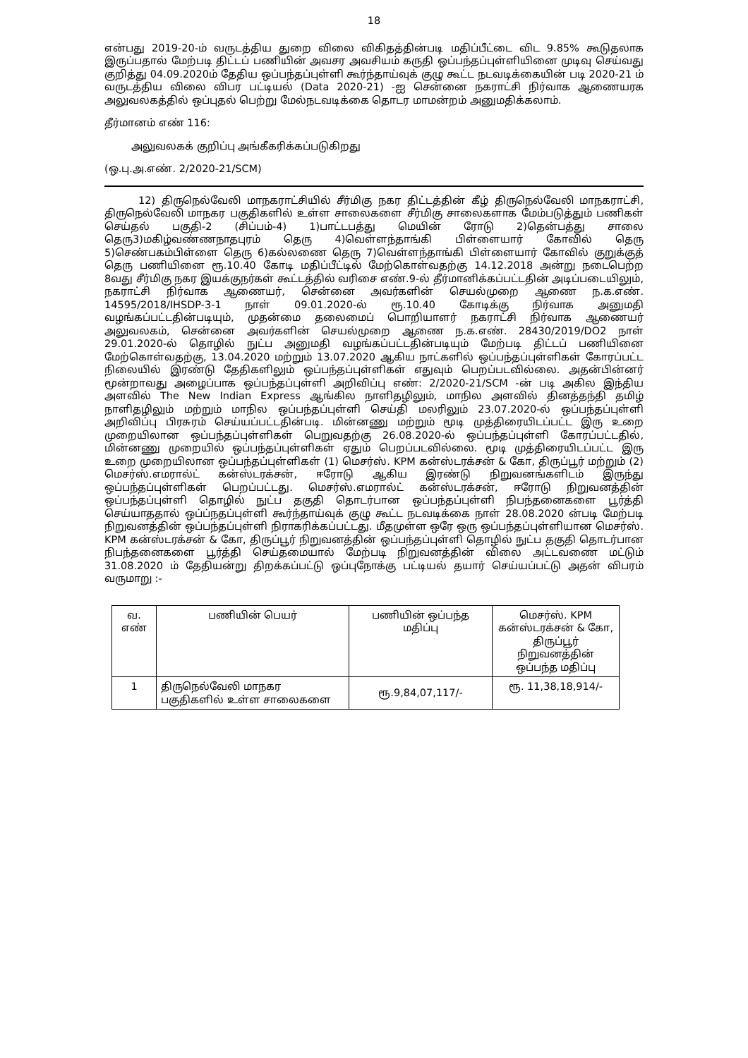18
என்பது 2019-20-ம் வருடத்திய துறை விலை விகிதத்தின்படி மதிப்பீட்டை விட 9.85% கூடுதலாக இருப்பதால் மேற்படி திட்டப் பணியின் அவசர அவசியம் கருதி ஒப்பந்தப்புள்ளியினை முடிவு செய்வது குறித்து 04.09.2020ம் தேதிய ஒப்பந்தப்புள்ளி கூர்ந்தாய்வுக் குழு கூட்ட நடவடிக்கையின் படி 2020-21 ம் வருடத்திய விலை விபர பட்டியல் (Data 2020-21) -ஐ சென்னை நகராட்சி நிர்வாக ஆணையரக அலுவலகத்தில் ஒப்புதல் பெற்று மேல்நடவடிக்கை தொடர மாமன்றம் அனுமதிக்கலாம்.
தீர்மானம் எண் 116:
அலுவலகக் குறிப்பு அங்கீகரிக்கப்படுகிறது
(ஒ.பு.அ.எண். 2/2020-21/SCM)
12) திருநெல்வேலி மாநகராட்சியில் சீர்மிகு நகர திட்டத்தின் கீழ் திருநெல்வேலி மாநகராட்சி, திருநெல்வேலி மாநகர பகுதிகளில் உள்ள சாலைகளை சீர்மிகு சாலைகளாக மேம்படுத்தும் பணிகள் செய்தல் பகுதி-2 (சிப்பம்-4) 1)பாட்டபத்து மெயின் ரோடு 2)தென்பத்து சாலை தெரு3)மகிழ்வண்ணநாதபுரம் தெரு 4)வெள்ளந்தாங்கி பிள்ளையார் கோவில் தெரு 5)செண்பகம்பிள்ளை தெரு 6)கல்லணை தெரு 7)வெள்ளந்தாங்கி பிள்ளையார் கோவில் குறுக்குத் தெரு பணியினை ரூ.10.40 கோடி மதிப்பீட்டில் மேற்கொள்வதற்கு 14.12.2018 அன்று நடைபெற்ற 8வது சீர்மிகு நகர இயக்குநர்கள் கூட்டத்தில் வரிசை எண்.9-ல் தீர்மானிக்கப்பட்டதின் அடிப்படையிலும், நகராட்சி நிர்வாக ஆணையர், சென்னை அவர்களின் செயல்முறை ஆணை ந.க.எண். 14595/2018/IHSDP-3-1 நாள் 09.01.2020-ல் ரூ.10.40 கோடிக்கு நிர்வாக அனுமதி வழங்கப்பட்டதின்படியும், முதன்மை தலைமைப் பொறியாளர் நகராட்சி நிர்வாக ஆணையர் அலுவலகம், சென்னை அவர்களின் செயல்முறை ஆணை ந.க.எண். 28430/2019/DO2 நாள் 29.01.2020-ல் தொழில் நுட்ப அனுமதி வழங்கப்பட்டதின்படியும் மேற்படி திட்டப் பணியினை மேற்கொள்வதற்கு, 13.04.2020 மற்றும் 13.07.2020 ஆகிய நாட்களில் ஒப்பந்தப்புள்ளிகள் கோரப்பட்ட நிலையில் இரண்டு தேதிகளிலும் ஒப்பந்தப்புள்ளிகள் எதுவும் பெறப்படவில்லை. அதன்பின்னர் மூன்றாவது அழைப்பாக ஒப்பந்தப்புள்ளி அறிவிப்பு எண்: 2/2020-21/SCM -ன் படி அகில இந்திய அளவில் The New Indian Express ஆங்கில நாளிதழிலும், மாநில அளவில் தினத்தந்தி தமிழ் நாளிதழிலும் மற்றும் மாநில ஒப்பந்தப்புள்ளி செய்தி மலரிலும் 23.07.2020-ல் ஒப்பந்தப்புள்ளி அறிவிப்பு பிரசுரம் செய்யப்பட்டதின்படி. மின்னணு மற்றும் மூடி முத்திரையிடப்பட்ட இரு உறை முறையிலான ஒப்பந்தப்புள்ளிகள் பெறுவதற்கு 26.08.2020-ல் ஒப்பந்தப்புள்ளி கோரப்பட்டதில், மின்னணு முறையில் ஒப்பந்தப்புள்ளிகள் ஏதும் பெறப்படவில்லை. மூடி முத்திரையிடப்பட்ட இரு உறை முறையிலான ஒப்பந்தப்புள்ளிகள் (1) மெசர்ஸ். KPM கன்ஸ்டரக்சன் & கோ, திருப்பூர் மற்றும் (2) மெசர்ஸ்.எமரால்ட் கன்ஸ்டரக்சன், ஈரோடு ஆகிய இரண்டு நிறுவனங்களிடம் இருந்து ஒப்பந்தப்புள்ளிகள் பெறப்பட்டது. மெசர்ஸ்.எமரால்ட் கன்ஸ்டரக்சன், ஈரோடு நிறுவனத்தின் ஒப்பந்தப்புள்ளி தொழில் நுட்ப தகுதி தொடர்பான ஒப்பந்தப்புள்ளி நிபந்தனைகளை பூர்த்தி செய்யாததால் ஒப்ப்நதப்புள்ளி கூர்ந்தாய்வுக் குழு கூட்ட நடவடிக்கை நாள் 28.08.2020 ன்படி மேற்படி நிறுவனத்தின் ஒப்பந்தப்புள்ளி நிராகரிக்கப்பட்டது. மீதமுள்ள ஒரே ஒரு ஒப்பந்தப்புள்ளியான மெசர்ஸ். KPM கன்ஸ்டரக்சன் & கோ, திருப்பூர் நிறுவனத்தின் ஒப்பந்தப்புள்ளி தொழில் நுட்ப தகுதி தொடர்பான நிபந்தனைகளை பூர்த்தி செய்தமையால் மேற்படி நிறுவனத்தின் விலை அட்டவணை மட்டும் 31.08.2020 ம் தேதியன்று திறக்கப்பட்டு ஒப்புநோக்கு பட்டியல் தயார் செய்யப்பட்டு அதன் விபரம் வருமாறு :-
| வ. எண் | பணியின் பெயர் | பணியின் ஒப்பந்த மதிப்பு | மெசர்ஸ். KPM கன்ஸ்டரக்சன் & கோ, திருப்பூர் நிறுவனத்தின் ஒப்பந்த மதிப்பு |
| --- | --- | --- | --- |
| 1 | திருநெல்வேலி மாநகர பகுதிகளில் உள்ள சாலைகளை | ரூ.9,84,07,117/- | ரூ. 11,38,18,914/- |